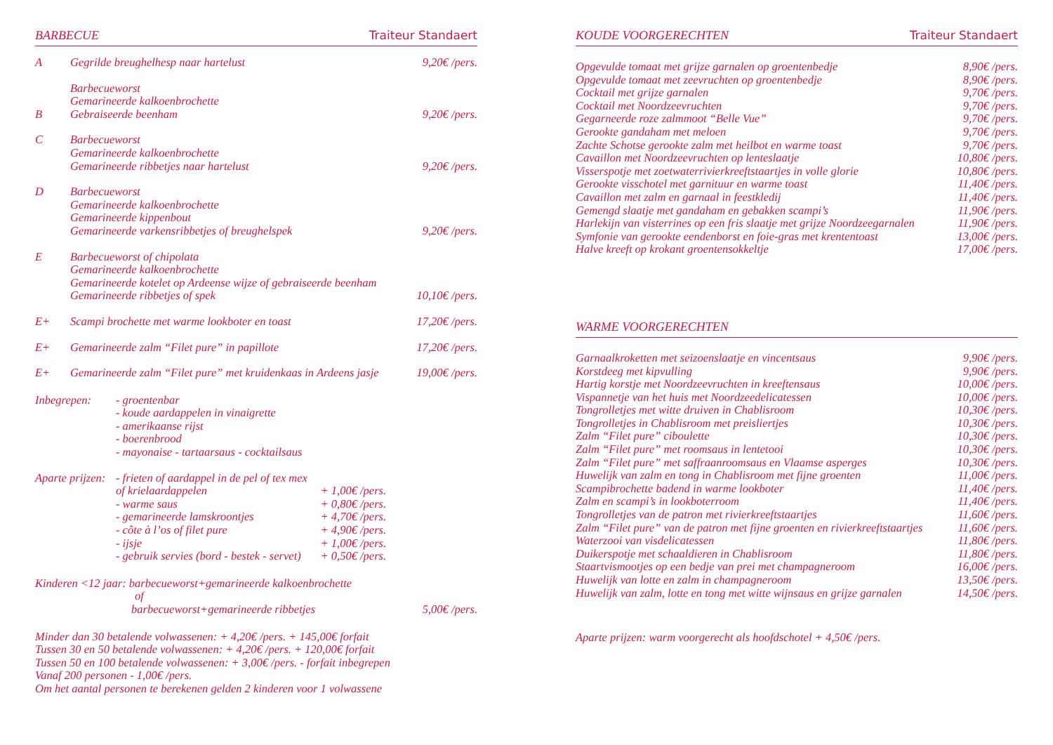BARBECUE Traiteur Standaert
| A | Gegrilde breughelhesp naar hartelust | 9,20€ /pers. |
| B | Barbecueworst Gemarineerde kalkoenbrochette Gebraiseerde beenham | 9,20€ /pers. |
| C | Barbecueworst Gemarineerde kalkoenbrochette Gemarineerde ribbetjes naar hartelust | 9,20€ /pers. |
| D | Barbecueworst Gemarineerde kalkoenbrochette Gemarineerde kippenbout Gemarineerde varkensribbetjes of breughelspek | 9,20€ /pers. |
| E | Barbecueworst of chipolata Gemarineerde kalkoenbrochette Gemarineerde kotelet op Ardeense wijze of gebraiseerde beenham Gemarineerde ribbetjes of spek | 10,10€ /pers. |
| E+ | Scampi brochette met warme lookboter en toast | 17,20€ /pers. |
| E+ | Gemarineerde zalm “Filet pure” in papillote | 17,20€ /pers. |
| E+ | Gemarineerde zalm “Filet pure” met kruidenkaas in Ardeens jasje | 19,00€ /pers. |
| Inbegrepen: | - groentenbar - koude aardappelen in vinaigrette - amerikaanse rijst - boerenbrood - mayonaise - tartaarsaus - cocktailsaus | |
| Aparte prijzen: | - frieten of aardappel in de pel of tex mex | |
| | of krielaardappelen | + 1,00€ /pers. |
| | - warme saus | + 0,80€ /pers. |
| | - gemarineerde lamskroontjes | + 4,70€ /pers. |
| | - côte à l’os of filet pure | + 4,90€ /pers. |
| | - ijsje | + 1,00€ /pers. |
| | - gebruik servies (bord - bestek - servet) | + 0,50€ /pers. |
| Kinderen <12 jaar: barbecueworst+gemarineerde kalkoenbrochette of barbecueworst+gemarineerde ribbetjes | 5,00€ /pers. |
Minder dan 30 betalende volwassenen: + 4,20€ /pers. + 145,00€ forfait
Tussen 30 en 50 betalende volwassenen: + 4,20€ /pers. + 120,00€ forfait
Tussen 50 en 100 betalende volwassenen: + 3,00€ /pers. - forfait inbegrepen
Vanaf 200 personen - 1,00€ /pers.
Om het aantal personen te berekenen gelden 2 kinderen voor 1 volwassene
KOUDE VOORGERECHTEN Traiteur Standaert
| Opgevulde tomaat met grijze garnalen op groentenbedje | 8,90€ /pers. |
| Opgevulde tomaat met zeevruchten op groentenbedje | 8,90€ /pers. |
| Cocktail met grijze garnalen | 9,70€ /pers. |
| Cocktail met Noordzeevruchten | 9,70€ /pers. |
| Gegarneerde roze zalmmoot “Belle Vue” | 9,70€ /pers. |
| Gerookte gandaham met meloen | 9,70€ /pers. |
| Zachte Schotse gerookte zalm met heilbot en warme toast | 9,70€ /pers. |
| Cavaillon met Noordzeevruchten op lenteslaatje | 10,80€ /pers. |
| Visserspotje met zoetwaterrivierkreeftstaartjes in volle glorie | 10,80€ /pers. |
| Gerookte visschotel met garnituur en warme toast | 11,40€ /pers. |
| Cavaillon met zalm en garnaal in feestkledij | 11,40€ /pers. |
| Gemengd slaatje met gandaham en gebakken scampi’s | 11,90€ /pers. |
| Harlekijn van visterrines op een fris slaatje met grijze Noordzeegarnalen | 11,90€ /pers. |
| Symfonie van gerookte eendenborst en foie-gras met krententoast | 13,00€ /pers. |
| Halve kreeft op krokant groentensokkeltje | 17,00€ /pers. |
WARME VOORGERECHTEN
| Garnaalkroketten met seizoenslaatje en vincentsaus | 9,90€ /pers. |
| Korstdeeg met kipvulling | 9,90€ /pers. |
| Hartig korstje met Noordzeevruchten in kreeftensaus | 10,00€ /pers. |
| Vispannetje van het huis met Noordzeedelicatessen | 10,00€ /pers. |
| Tongrolletjes met witte druiven in Chablisroom | 10,30€ /pers. |
| Tongrolletjes in Chablisroom met preisliertjes | 10,30€ /pers. |
| Zalm “Filet pure” ciboulette | 10,30€ /pers. |
| Zalm “Filet pure” met roomsaus in lentetooi | 10,30€ /pers. |
| Zalm “Filet pure” met saffraanroomsaus en Vlaamse asperges | 10,30€ /pers. |
| Huwelijk van zalm en tong in Chablisroom met fijne groenten | 11,00€ /pers. |
| Scampibrochette badend in warme lookboter | 11,40€ /pers. |
| Zalm en scampi’s in lookboterroom | 11,40€ /pers. |
| Tongrolletjes van de patron met rivierkreeftstaartjes | 11,60€ /pers. |
| Zalm “Filet pure” van de patron met fijne groenten en rivierkreeftstaartjes | 11,60€ /pers. |
| Waterzooi van visdelicatessen | 11,80€ /pers. |
| Duikerspotje met schaaldieren in Chablisroom | 11,80€ /pers. |
| Staartvismootjes op een bedje van prei met champagneroom | 16,00€ /pers. |
| Huwelijk van lotte en zalm in champagneroom | 13,50€ /pers. |
| Huwelijk van zalm, lotte en tong met witte wijnsaus en grijze garnalen | 14,50€ /pers. |
Aparte prijzen: warm voorgerecht als hoofdschotel + 4,50€ /pers.